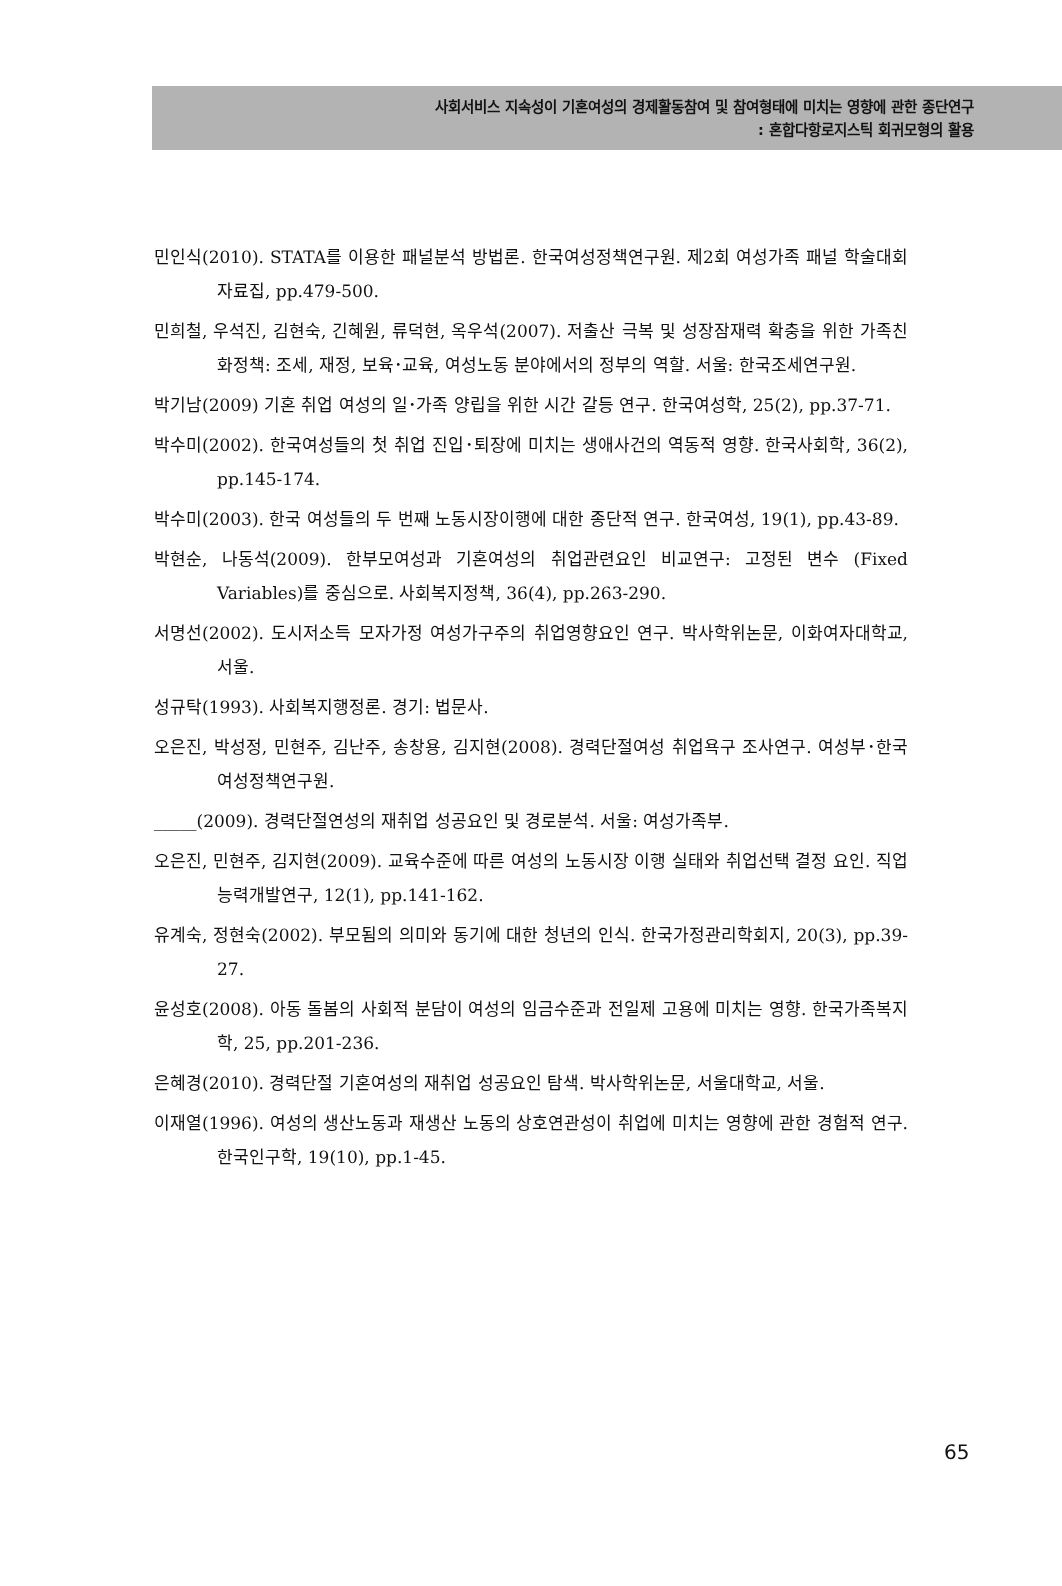사회서비스 지속성이 기혼여성의 경제활동참여 및 참여형태에 미치는 영향에 관한 종단연구
: 혼합다항로지스틱 회귀모형의 활용
민인식(2010). STATA를 이용한 패널분석 방법론. 한국여성정책연구원. 제2회 여성가족 패널 학술대회 자료집, pp.479-500.
민희철, 우석진, 김현숙, 긴혜원, 류덕현, 옥우석(2007). 저출산 극복 및 성장잠재력 확충을 위한 가족친화정책: 조세, 재정, 보육･교육, 여성노동 분야에서의 정부의 역할. 서울: 한국조세연구원.
박기남(2009) 기혼 취업 여성의 일･가족 양립을 위한 시간 갈등 연구. 한국여성학, 25(2), pp.37-71.
박수미(2002). 한국여성들의 첫 취업 진입･퇴장에 미치는 생애사건의 역동적 영향. 한국사회학, 36(2), pp.145-174.
박수미(2003). 한국 여성들의 두 번째 노동시장이행에 대한 종단적 연구. 한국여성, 19(1), pp.43-89.
박현순, 나동석(2009). 한부모여성과 기혼여성의 취업관련요인 비교연구: 고정된 변수 (Fixed Variables)를 중심으로. 사회복지정책, 36(4), pp.263-290.
서명선(2002). 도시저소득 모자가정 여성가구주의 취업영향요인 연구. 박사학위논문, 이화여자대학교, 서울.
성규탁(1993). 사회복지행정론. 경기: 법문사.
오은진, 박성정, 민현주, 김난주, 송창용, 김지현(2008). 경력단절여성 취업욕구 조사연구. 여성부･한국여성정책연구원.
_____(2009). 경력단절연성의 재취업 성공요인 및 경로분석. 서울: 여성가족부.
오은진, 민현주, 김지현(2009). 교육수준에 따른 여성의 노동시장 이행 실태와 취업선택 결정 요인. 직업능력개발연구, 12(1), pp.141-162.
유계숙, 정현숙(2002). 부모됨의 의미와 동기에 대한 청년의 인식. 한국가정관리학회지, 20(3), pp.39-27.
윤성호(2008). 아동 돌봄의 사회적 분담이 여성의 임금수준과 전일제 고용에 미치는 영향. 한국가족복지학, 25, pp.201-236.
은혜경(2010). 경력단절 기혼여성의 재취업 성공요인 탐색. 박사학위논문, 서울대학교, 서울.
이재열(1996). 여성의 생산노동과 재생산 노동의 상호연관성이 취업에 미치는 영향에 관한 경험적 연구. 한국인구학, 19(10), pp.1-45.
65